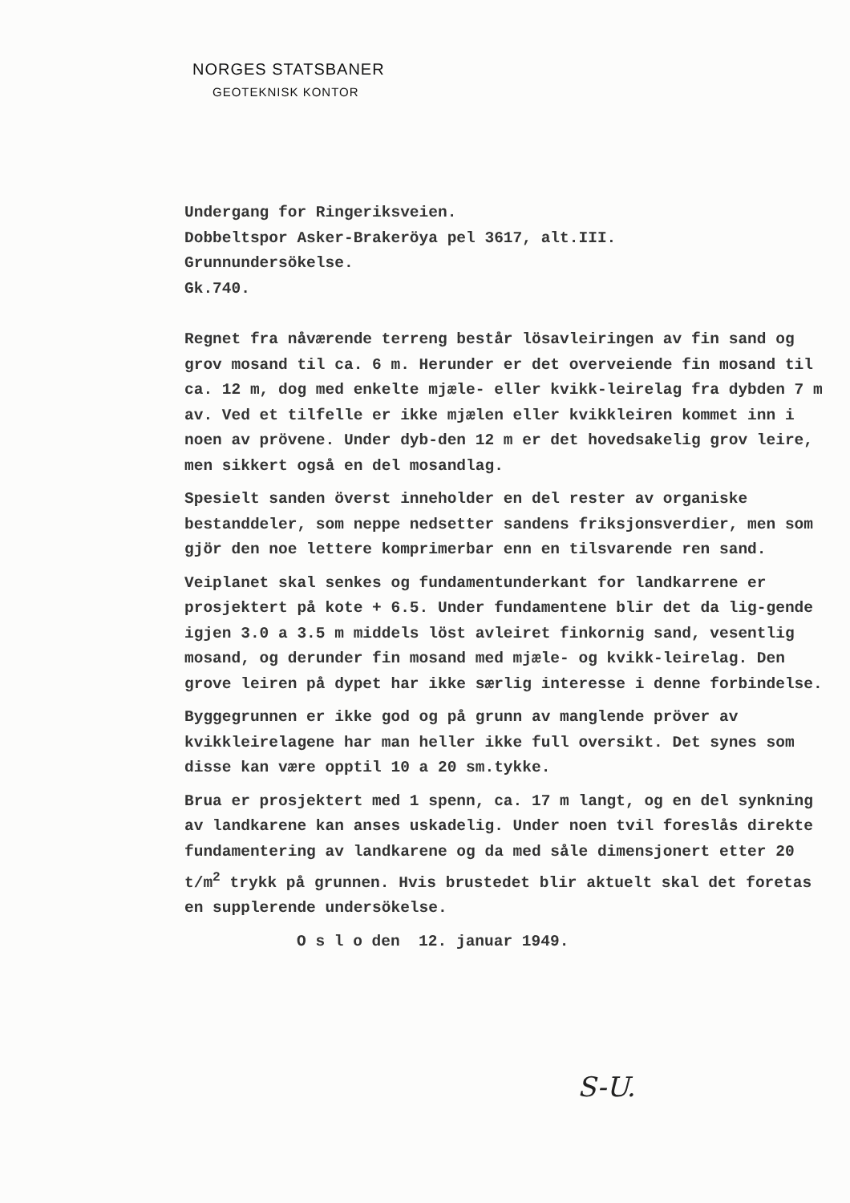NORGES STATSBANER
GEOTEKNISK KONTOR
Undergang for Ringeriksveien.
Dobbeltspor Asker-Brakeröya pel 3617, alt.III.
Grunnundersökelse.
Gk.740.
Regnet fra nåværende terreng består lösavleiringen av fin sand og grov mosand til ca. 6 m. Herunder er det overveiende fin mosand til ca. 12 m, dog med enkelte mjæle- eller kvikk-leirelag fra dybden 7 m av. Ved et tilfelle er ikke mjælen eller kvikkleiren kommet inn i noen av prövene. Under dyb-den 12 m er det hovedsakelig grov leire, men sikkert også en del mosandlag.
Spesielt sanden överst inneholder en del rester av organiske bestanddeler, som neppe nedsetter sandens friksjonsverdier, men som gjör den noe lettere komprimerbar enn en tilsvarende ren sand.
Veiplanet skal senkes og fundamentunderkant for landkarrene er prosjektert på kote + 6.5. Under fundamentene blir det da lig-gende igjen 3.0 a 3.5 m middels löst avleiret finkornig sand, vesentlig mosand, og derunder fin mosand med mjæle- og kvikk-leirelag. Den grove leiren på dypet har ikke særlig interesse i denne forbindelse.
Byggegrunnen er ikke god og på grunn av manglende pröver av kvikkleirelagene har man heller ikke full oversikt. Det synes som disse kan være opptil 10 a 20 sm.tykke.
Brua er prosjektert med 1 spenn, ca. 17 m langt, og en del synkning av landkarene kan anses uskadelig. Under noen tvil foreslås direkte fundamentering av landkarene og da med såle dimensjonert etter 20 t/m<sup>2</sup> trykk på grunnen. Hvis brustedet blir aktuelt skal det foretas en supplerende undersökelse.
O s l o den 12. januar 1949.
S-U.